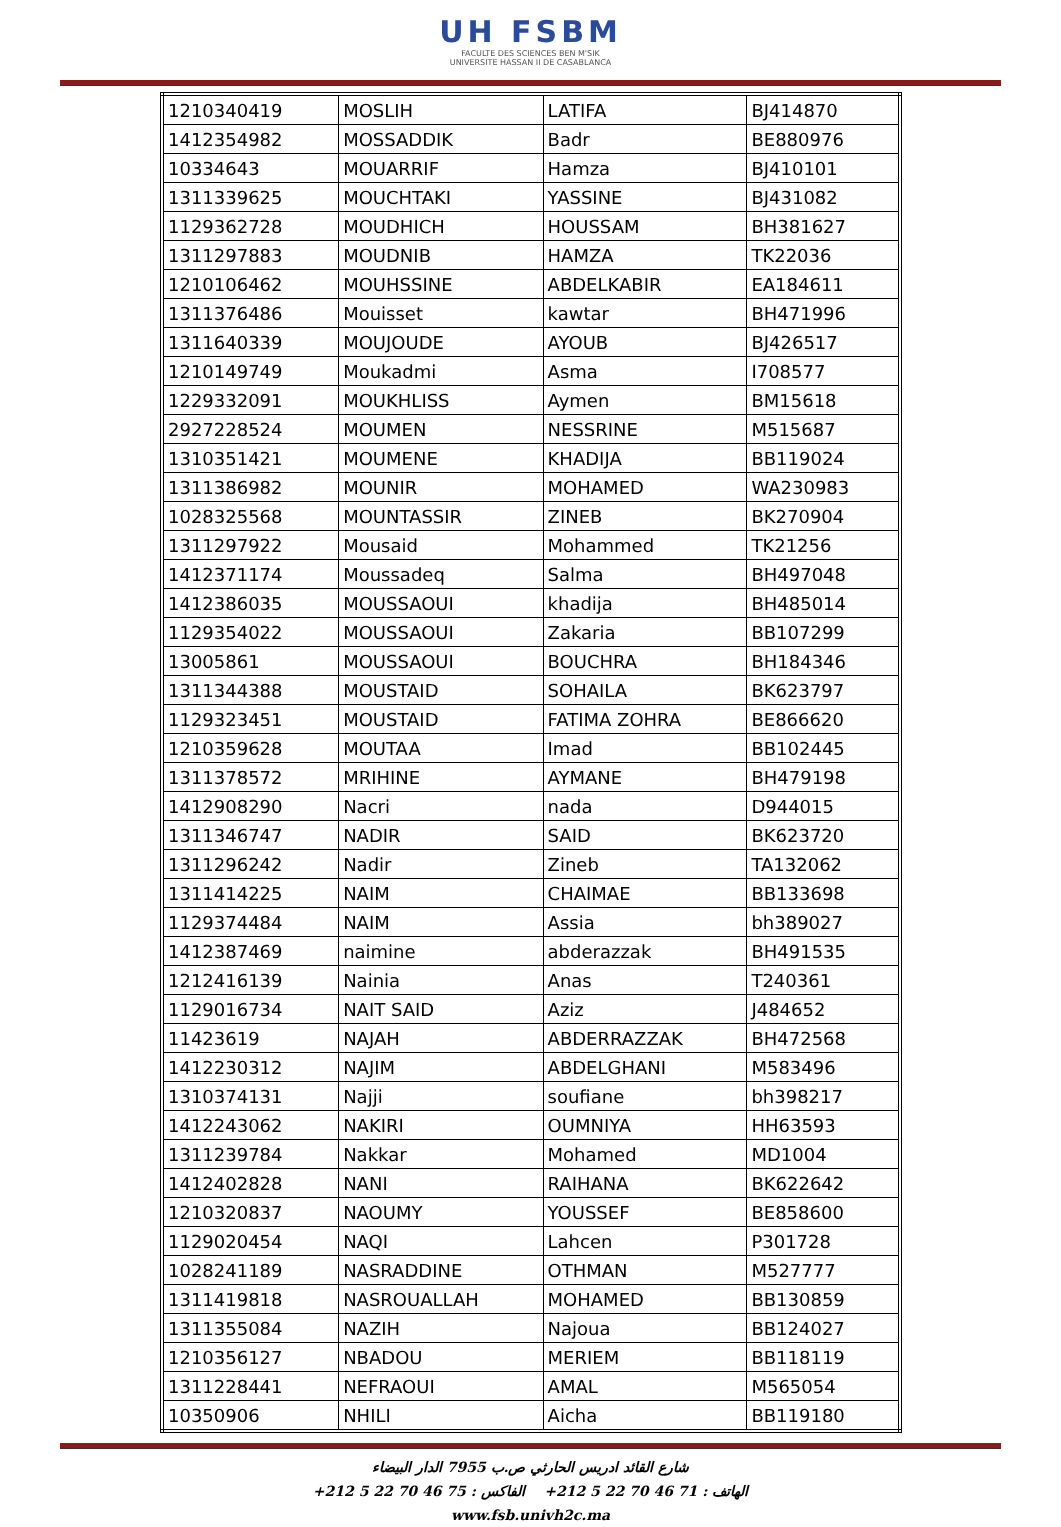UH FSBM
FACULTE DES SCIENCES BEN M'SIK
UNIVERSITE HASSAN II DE CASABLANCA
| 1210340419 | MOSLIH | LATIFA | BJ414870 |
| 1412354982 | MOSSADDIK | Badr | BE880976 |
| 10334643 | MOUARRIF | Hamza | BJ410101 |
| 1311339625 | MOUCHTAKI | YASSINE | BJ431082 |
| 1129362728 | MOUDHICH | HOUSSAM | BH381627 |
| 1311297883 | MOUDNIB | HAMZA | TK22036 |
| 1210106462 | MOUHSSINE | ABDELKABIR | EA184611 |
| 1311376486 | Mouisset | kawtar | BH471996 |
| 1311640339 | MOUJOUDE | AYOUB | BJ426517 |
| 1210149749 | Moukadmi | Asma | I708577 |
| 1229332091 | MOUKHLISS | Aymen | BM15618 |
| 2927228524 | MOUMEN | NESSRINE | M515687 |
| 1310351421 | MOUMENE | KHADIJA | BB119024 |
| 1311386982 | MOUNIR | MOHAMED | WA230983 |
| 1028325568 | MOUNTASSIR | ZINEB | BK270904 |
| 1311297922 | Mousaid | Mohammed | TK21256 |
| 1412371174 | Moussadeq | Salma | BH497048 |
| 1412386035 | MOUSSAOUI | khadija | BH485014 |
| 1129354022 | MOUSSAOUI | Zakaria | BB107299 |
| 13005861 | MOUSSAOUI | BOUCHRA | BH184346 |
| 1311344388 | MOUSTAID | SOHAILA | BK623797 |
| 1129323451 | MOUSTAID | FATIMA ZOHRA | BE866620 |
| 1210359628 | MOUTAA | Imad | BB102445 |
| 1311378572 | MRIHINE | AYMANE | BH479198 |
| 1412908290 | Nacri | nada | D944015 |
| 1311346747 | NADIR | SAID | BK623720 |
| 1311296242 | Nadir | Zineb | TA132062 |
| 1311414225 | NAIM | CHAIMAE | BB133698 |
| 1129374484 | NAIM | Assia | bh389027 |
| 1412387469 | naimine | abderazzak | BH491535 |
| 1212416139 | Nainia | Anas | T240361 |
| 1129016734 | NAIT SAID | Aziz | J484652 |
| 11423619 | NAJAH | ABDERRAZZAK | BH472568 |
| 1412230312 | NAJIM | ABDELGHANI | M583496 |
| 1310374131 | Najji | soufiane | bh398217 |
| 1412243062 | NAKIRI | OUMNIYA | HH63593 |
| 1311239784 | Nakkar | Mohamed | MD1004 |
| 1412402828 | NANI | RAIHANA | BK622642 |
| 1210320837 | NAOUMY | YOUSSEF | BE858600 |
| 1129020454 | NAQI | Lahcen | P301728 |
| 1028241189 | NASRADDINE | OTHMAN | M527777 |
| 1311419818 | NASROUALLAH | MOHAMED | BB130859 |
| 1311355084 | NAZIH | Najoua | BB124027 |
| 1210356127 | NBADOU | MERIEM | BB118119 |
| 1311228441 | NEFRAOUI | AMAL | M565054 |
| 10350906 | NHILI | Aicha | BB119180 |
شارع القائد ادريس الحارثي ص.ب 7955 الدار البيضاء
الهاتف : 71 46 70 22 5 212+ الفاكس : 75 46 70 22 5 212+
www.fsb.univh2c.ma